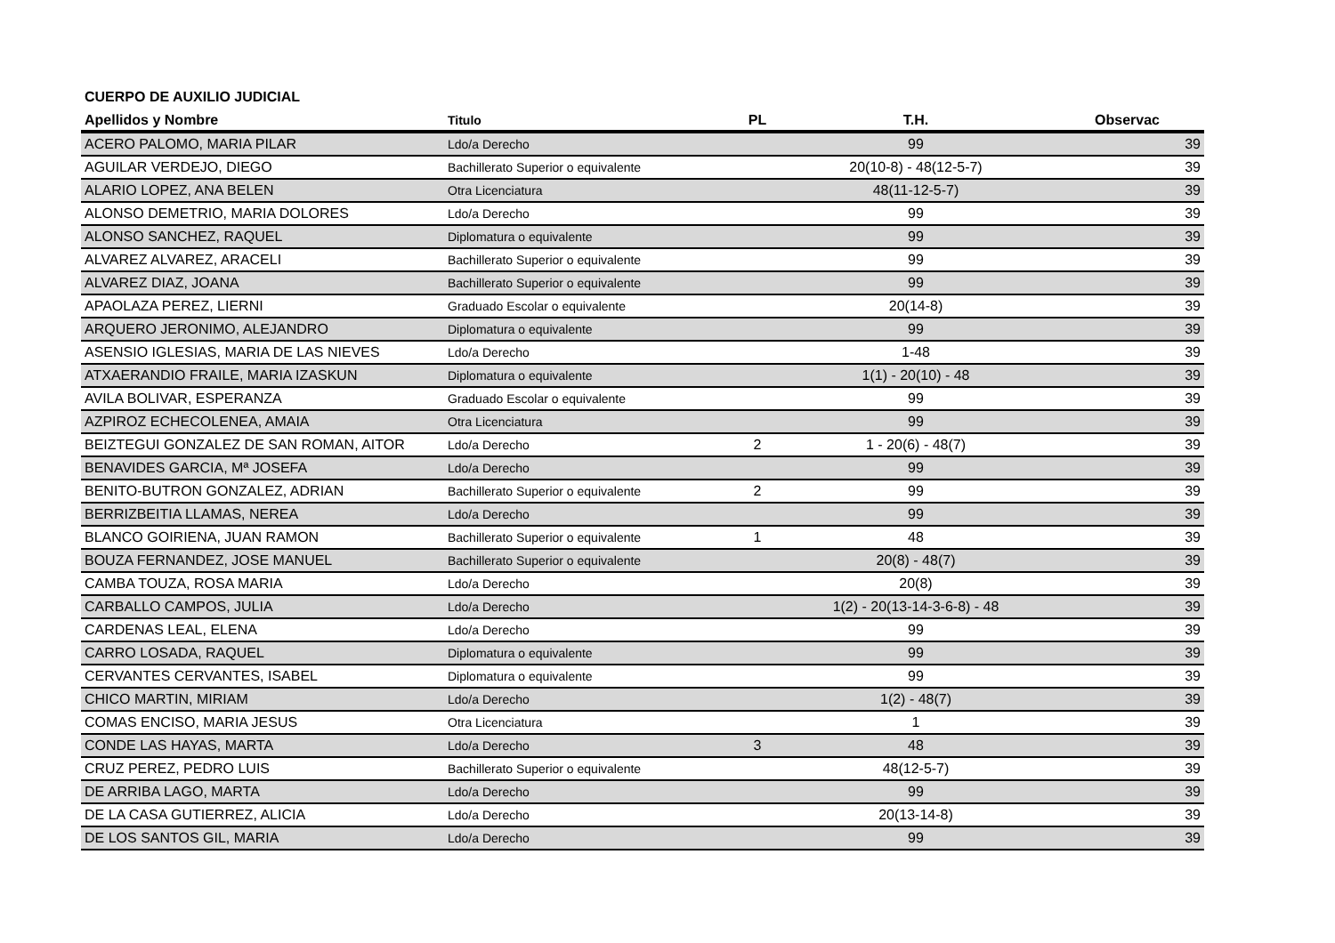CUERPO DE AUXILIO JUDICIAL
| Apellidos y Nombre | Titulo | PL | T.H. | Observac |
| --- | --- | --- | --- | --- |
| ACERO PALOMO, MARIA PILAR | Ldo/a Derecho | | 99 | 39 |
| AGUILAR VERDEJO, DIEGO | Bachillerato Superior o equivalente | | 20(10-8) - 48(12-5-7) | 39 |
| ALARIO LOPEZ, ANA BELEN | Otra Licenciatura | | 48(11-12-5-7) | 39 |
| ALONSO DEMETRIO, MARIA DOLORES | Ldo/a Derecho | | 99 | 39 |
| ALONSO SANCHEZ, RAQUEL | Diplomatura o equivalente | | 99 | 39 |
| ALVAREZ ALVAREZ, ARACELI | Bachillerato Superior o equivalente | | 99 | 39 |
| ALVAREZ DIAZ, JOANA | Bachillerato Superior o equivalente | | 99 | 39 |
| APAOLAZA PEREZ, LIERNI | Graduado Escolar o equivalente | | 20(14-8) | 39 |
| ARQUERO JERONIMO, ALEJANDRO | Diplomatura o equivalente | | 99 | 39 |
| ASENSIO IGLESIAS, MARIA DE LAS NIEVES | Ldo/a Derecho | | 1-48 | 39 |
| ATXAERANDIO FRAILE, MARIA IZASKUN | Diplomatura o equivalente | | 1(1) - 20(10) - 48 | 39 |
| AVILA BOLIVAR, ESPERANZA | Graduado Escolar o equivalente | | 99 | 39 |
| AZPIROZ ECHECOLENEA, AMAIA | Otra Licenciatura | | 99 | 39 |
| BEIZTEGUI GONZALEZ DE SAN ROMAN, AITOR | Ldo/a Derecho | 2 | 1 - 20(6) - 48(7) | 39 |
| BENAVIDES GARCIA, Mª JOSEFA | Ldo/a Derecho | | 99 | 39 |
| BENITO-BUTRON GONZALEZ, ADRIAN | Bachillerato Superior o equivalente | 2 | 99 | 39 |
| BERRIZBEITIA LLAMAS, NEREA | Ldo/a Derecho | | 99 | 39 |
| BLANCO GOIRIENA, JUAN RAMON | Bachillerato Superior o equivalente | 1 | 48 | 39 |
| BOUZA FERNANDEZ, JOSE MANUEL | Bachillerato Superior o equivalente | | 20(8) - 48(7) | 39 |
| CAMBA TOUZA, ROSA MARIA | Ldo/a Derecho | | 20(8) | 39 |
| CARBALLO CAMPOS, JULIA | Ldo/a Derecho | | 1(2) - 20(13-14-3-6-8) - 48 | 39 |
| CARDENAS LEAL, ELENA | Ldo/a Derecho | | 99 | 39 |
| CARRO LOSADA, RAQUEL | Diplomatura o equivalente | | 99 | 39 |
| CERVANTES CERVANTES, ISABEL | Diplomatura o equivalente | | 99 | 39 |
| CHICO MARTIN, MIRIAM | Ldo/a Derecho | | 1(2) - 48(7) | 39 |
| COMAS ENCISO, MARIA JESUS | Otra Licenciatura | | 1 | 39 |
| CONDE LAS HAYAS, MARTA | Ldo/a Derecho | 3 | 48 | 39 |
| CRUZ PEREZ, PEDRO LUIS | Bachillerato Superior o equivalente | | 48(12-5-7) | 39 |
| DE ARRIBA LAGO, MARTA | Ldo/a Derecho | | 99 | 39 |
| DE LA CASA GUTIERREZ, ALICIA | Ldo/a Derecho | | 20(13-14-8) | 39 |
| DE LOS SANTOS GIL, MARIA | Ldo/a Derecho | | 99 | 39 |